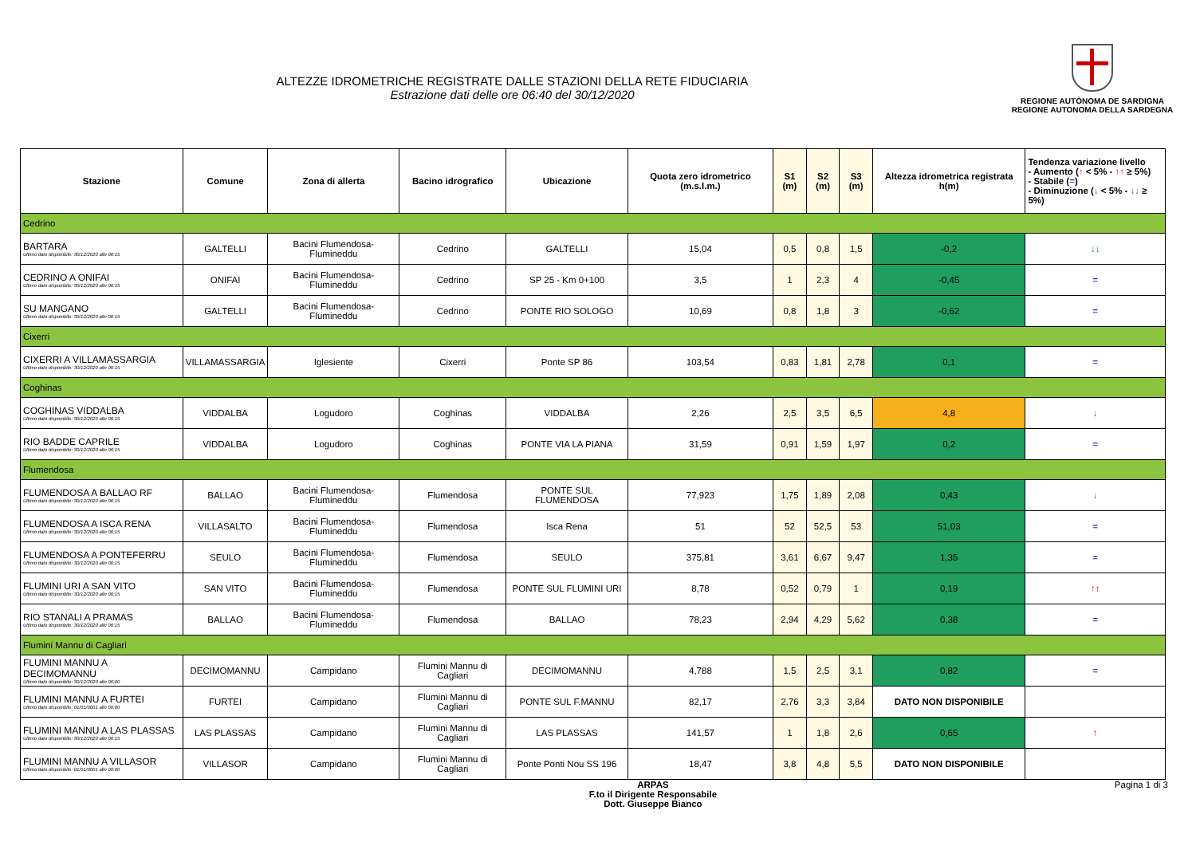ALTEZZE IDROMETRICHE REGISTRATE DALLE STAZIONI DELLA RETE FIDUCIARIA
Estrazione dati delle ore 06:40 del 30/12/2020
REGIONE AUTÒNOMA DE SARDIGNA
REGIONE AUTONOMA DELLA SARDEGNA
| Stazione | Comune | Zona di allerta | Bacino idrografico | Ubicazione | Quota zero idrometrico (m.s.l.m.) | S1 (m) | S2 (m) | S3 (m) | Altezza idrometrica registrata h(m) | Tendenza variazione livello - Aumento ( ↑ < 5% - ↑↑ ≥ 5%) - Stabile ( = ) - Diminuzione ( ↓ < 5% - ↓↓ ≥ 5%) |
| --- | --- | --- | --- | --- | --- | --- | --- | --- | --- | --- |
| Cedrino | | | | | | | | | | |
| BARTARA Ultimo dato disponibile: 30/12/2020 alle 06:15 | GALTELLI | Bacini Flumendosa-Flumineddu | Cedrino | GALTELLI | 15,04 | 0,5 | 0,8 | 1,5 | -0,2 | ↓↓ |
| CEDRINO A ONIFAI Ultimo dato disponibile: 30/12/2020 alle 06:15 | ONIFAI | Bacini Flumendosa-Flumineddu | Cedrino | SP 25 - Km 0+100 | 3,5 | 1 | 2,3 | 4 | -0,45 | = |
| SU MANGANO Ultimo dato disponibile: 30/12/2020 alle 06:15 | GALTELLI | Bacini Flumendosa-Flumineddu | Cedrino | PONTE RIO SOLOGO | 10,69 | 0,8 | 1,8 | 3 | -0,62 | = |
| Cixerri | | | | | | | | | | |
| CIXERRI A VILLAMASSARGIA Ultimo dato disponibile: 30/12/2020 alle 06:15 | VILLAMASSARGIA | Iglesiente | Cixerri | Ponte SP 86 | 103,54 | 0,83 | 1,81 | 2,78 | 0,1 | = |
| Coghinas | | | | | | | | | | |
| COGHINAS VIDDALBA Ultimo dato disponibile: 30/12/2020 alle 06:15 | VIDDALBA | Logudoro | Coghinas | VIDDALBA | 2,26 | 2,5 | 3,5 | 6,5 | 4,8 | ↓ |
| RIO BADDE CAPRILE Ultimo dato disponibile: 30/12/2020 alle 06:15 | VIDDALBA | Logudoro | Coghinas | PONTE VIA LA PIANA | 31,59 | 0,91 | 1,59 | 1,97 | 0,2 | = |
| Flumendosa | | | | | | | | | | |
| FLUMENDOSA A BALLAO RF Ultimo dato disponibile: 30/12/2020 alle 06:15 | BALLAO | Bacini Flumendosa-Flumineddu | Flumendosa | PONTE SUL FLUMENDOSA | 77,923 | 1,75 | 1,89 | 2,08 | 0,43 | ↓ |
| FLUMENDOSA A ISCA RENA Ultimo dato disponibile: 30/12/2020 alle 06:15 | VILLASALTO | Bacini Flumendosa-Flumineddu | Flumendosa | Isca Rena | 51 | 52 | 52,5 | 53 | 51,03 | = |
| FLUMENDOSA A PONTEFERRU Ultimo dato disponibile: 30/12/2020 alle 06:15 | SEULO | Bacini Flumendosa-Flumineddu | Flumendosa | SEULO | 375,81 | 3,61 | 6,67 | 9,47 | 1,35 | = |
| FLUMINI URI A SAN VITO Ultimo dato disponibile: 30/12/2020 alle 06:15 | SAN VITO | Bacini Flumendosa-Flumineddu | Flumendosa | PONTE SUL FLUMINI URI | 8,78 | 0,52 | 0,79 | 1 | 0,19 | ↑↑ |
| RIO STANALI A PRAMAS Ultimo dato disponibile: 30/12/2020 alle 06:15 | BALLAO | Bacini Flumendosa-Flumineddu | Flumendosa | BALLAO | 78,23 | 2,94 | 4,29 | 5,62 | 0,38 | = |
| Flumini Mannu di Cagliari | | | | | | | | | | |
| FLUMINI MANNU A DECIMOMANNU Ultimo dato disponibile: 30/12/2020 alle 06:00 | DECIMOMANNU | Campidano | Flumini Mannu di Cagliari | DECIMOMANNU | 4,788 | 1,5 | 2,5 | 3,1 | 0,82 | = |
| FLUMINI MANNU A FURTEI Ultimo dato disponibile: 01/01/0001 alle 00:00 | FURTEI | Campidano | Flumini Mannu di Cagliari | PONTE SUL F.MANNU | 82,17 | 2,76 | 3,3 | 3,84 | DATO NON DISPONIBILE | |
| FLUMINI MANNU A LAS PLASSAS Ultimo dato disponibile: 30/12/2020 alle 06:15 | LAS PLASSAS | Campidano | Flumini Mannu di Cagliari | LAS PLASSAS | 141,57 | 1 | 1,8 | 2,6 | 0,65 | ↑ |
| FLUMINI MANNU A VILLASOR Ultimo dato disponibile: 01/01/0001 alle 00:00 | VILLASOR | Campidano | Flumini Mannu di Cagliari | Ponte Ponti Nou SS 196 | 18,47 | 3,8 | 4,8 | 5,5 | DATO NON DISPONIBILE | |
ARPAS
F.to il Dirigente Responsabile
Dott. Giuseppe Bianco
Pagina 1 di 3